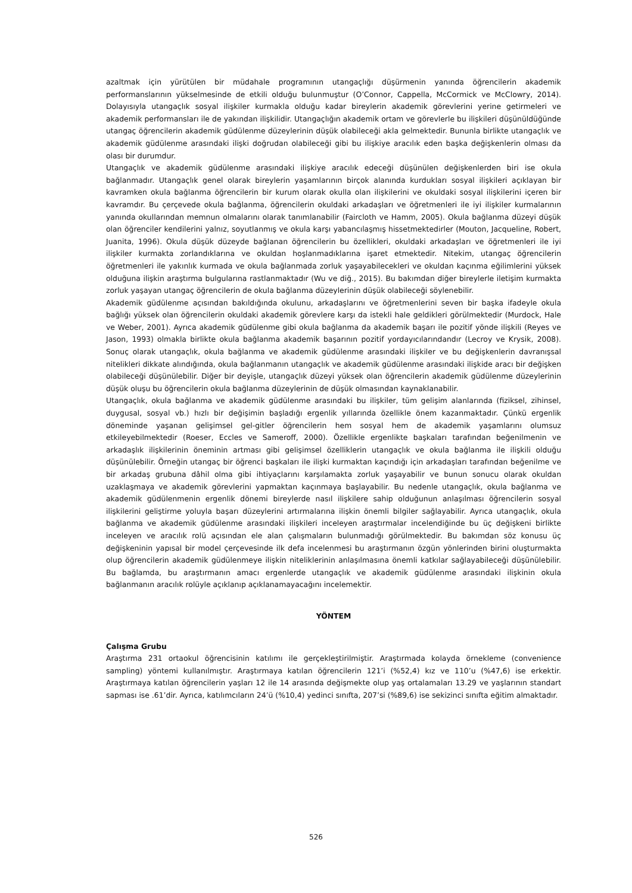azaltmak için yürütülen bir müdahale programının utangaçlığı düşürmenin yanında öğrencilerin akademik performanslarının yükselmesinde de etkili olduğu bulunmuştur (O’Connor, Cappella, McCormick ve McClowry, 2014). Dolayısıyla utangaçlık sosyal ilişkiler kurmakla olduğu kadar bireylerin akademik görevlerini yerine getirmeleri ve akademik performansları ile de yakından ilişkilidir. Utangaçlığın akademik ortam ve görevlerle bu ilişkileri düşünüldüğünde utangaç öğrencilerin akademik güdülenme düzeylerinin düşük olabileceği akla gelmektedir. Bununla birlikte utangaçlık ve akademik güdülenme arasındaki ilişki doğrudan olabileceği gibi bu ilişkiye aracılık eden başka değişkenlerin olması da olası bir durumdur.
Utangaçlık ve akademik güdülenme arasındaki ilişkiye aracılık edeceği düşünülen değişkenlerden biri ise okula bağlanmadır. Utangaçlık genel olarak bireylerin yaşamlarının birçok alanında kurdukları sosyal ilişkileri açıklayan bir kavramken okula bağlanma öğrencilerin bir kurum olarak okulla olan ilişkilerini ve okuldaki sosyal ilişkilerini içeren bir kavramdır. Bu çerçevede okula bağlanma, öğrencilerin okuldaki arkadaşları ve öğretmenleri ile iyi ilişkiler kurmalarının yanında okullarından memnun olmalarını olarak tanımlanabilir (Faircloth ve Hamm, 2005). Okula bağlanma düzeyi düşük olan öğrenciler kendilerini yalnız, soyutlanmış ve okula karşı yabancılaşmış hissetmektedirler (Mouton, Jacqueline, Robert, Juanita, 1996). Okula düşük düzeyde bağlanan öğrencilerin bu özellikleri, okuldaki arkadaşları ve öğretmenleri ile iyi ilişkiler kurmakta zorlandıklarına ve okuldan hoşlanmadıklarına işaret etmektedir. Nitekim, utangaç öğrencilerin öğretmenleri ile yakınlık kurmada ve okula bağlanmada zorluk yaşayabilecekleri ve okuldan kaçınma eğilimlerini yüksek olduğuna ilişkin araştırma bulgularına rastlanmaktadır (Wu ve diğ., 2015). Bu bakımdan diğer bireylerle iletişim kurmakta zorluk yaşayan utangaç öğrencilerin de okula bağlanma düzeylerinin düşük olabileceği söylenebilir.
Akademik güdülenme açısından bakıldığında okulunu, arkadaşlarını ve öğretmenlerini seven bir başka ifadeyle okula bağlığı yüksek olan öğrencilerin okuldaki akademik görevlere karşı da istekli hale geldikleri görülmektedir (Murdock, Hale ve Weber, 2001). Ayrıca akademik güdülenme gibi okula bağlanma da akademik başarı ile pozitif yönde ilişkili (Reyes ve Jason, 1993) olmakla birlikte okula bağlanma akademik başarının pozitif yordayıcılarındandır (Lecroy ve Krysik, 2008). Sonuç olarak utangaçlık, okula bağlanma ve akademik güdülenme arasındaki ilişkiler ve bu değişkenlerin davranışsal nitelikleri dikkate alındığında, okula bağlanmanın utangaçlık ve akademik güdülenme arasındaki ilişkide aracı bir değişken olabileceği düşünülebilir. Diğer bir deyişle, utangaçlık düzeyi yüksek olan öğrencilerin akademik güdülenme düzeylerinin düşük oluşu bu öğrencilerin okula bağlanma düzeylerinin de düşük olmasından kaynaklanabilir.
Utangaçlık, okula bağlanma ve akademik güdülenme arasındaki bu ilişkiler, tüm gelişim alanlarında (fiziksel, zihinsel, duygusal, sosyal vb.) hızlı bir değişimin başladığı ergenlik yıllarında özellikle önem kazanmaktadır. Çünkü ergenlik döneminde yaşanan gelişimsel gel-gitler öğrencilerin hem sosyal hem de akademik yaşamlarını olumsuz etkileyebilmektedir (Roeser, Eccles ve Sameroff, 2000). Özellikle ergenlikte başkaları tarafından beğenilmenin ve arkadaşlık ilişkilerinin öneminin artması gibi gelişimsel özelliklerin utangaçlık ve okula bağlanma ile ilişkili olduğu düşünülebilir. Örneğin utangaç bir öğrenci başkaları ile ilişki kurmaktan kaçındığı için arkadaşları tarafından beğenilme ve bir arkadaş grubuna dâhil olma gibi ihtiyaçlarını karşılamakta zorluk yaşayabilir ve bunun sonucu olarak okuldan uzaklaşmaya ve akademik görevlerini yapmaktan kaçınmaya başlayabilir. Bu nedenle utangaçlık, okula bağlanma ve akademik güdülenmenin ergenlik dönemi bireylerde nasıl ilişkilere sahip olduğunun anlaşılması öğrencilerin sosyal ilişkilerini geliştirme yoluyla başarı düzeylerini artırmalarına ilişkin önemli bilgiler sağlayabilir. Ayrıca utangaçlık, okula bağlanma ve akademik güdülenme arasındaki ilişkileri inceleyen araştırmalar incelendiğinde bu üç değişkeni birlikte inceleyen ve aracılık rolü açısından ele alan çalışmaların bulunmadığı görülmektedir. Bu bakımdan söz konusu üç değişkeninin yapısal bir model çerçevesinde ilk defa incelenmesi bu araştırmanın özgün yönlerinden birini oluşturmakta olup öğrencilerin akademik güdülenmeye ilişkin niteliklerinin anlaşılmasına önemli katkılar sağlayabileceği düşünülebilir. Bu bağlamda, bu araştırmanın amacı ergenlerde utangaçlık ve akademik güdülenme arasındaki ilişkinin okula bağlanmanın aracılık rolüyle açıklanıp açıklanamayacağını incelemektir.
YÖNTEM
Çalışma Grubu
Araştırma 231 ortaokul öğrencisinin katılımı ile gerçekleştirilmiştir. Araştırmada kolayda örnekleme (convenience sampling) yöntemi kullanılmıştır. Araştırmaya katılan öğrencilerin 121’i (%52,4) kız ve 110’u (%47,6) ise erkektir. Araştırmaya katılan öğrencilerin yaşları 12 ile 14 arasında değişmekte olup yaş ortalamaları 13.29 ve yaşlarının standart sapması ise .61’dir. Ayrıca, katılımcıların 24’ü (%10,4) yedinci sınıfta, 207’si (%89,6) ise sekizinci sınıfta eğitim almaktadır.
526